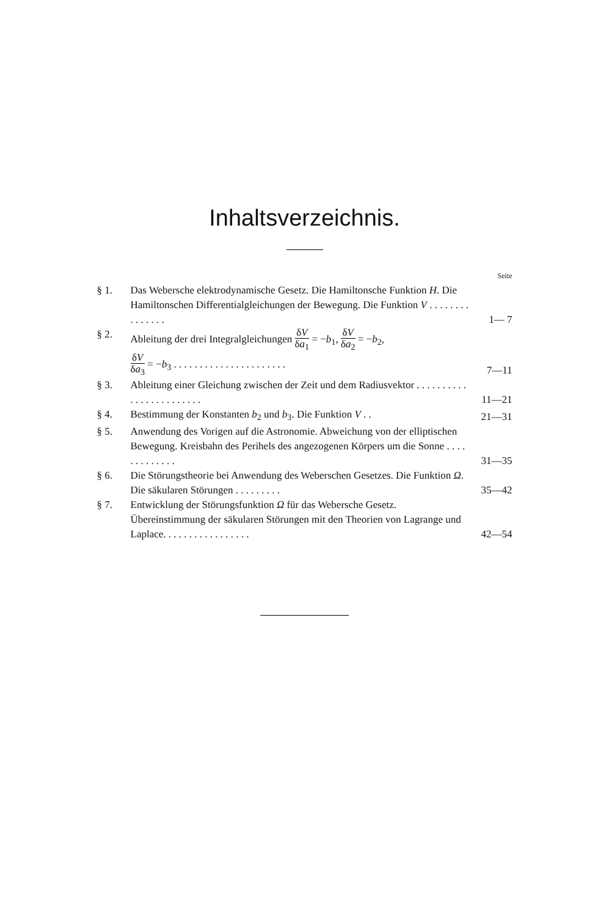Inhaltsverzeichnis.
Seite
§ 1. Das Webersche elektrodynamische Gesetz. Die Hamiltonsche Funktion H. Die Hamiltonschen Differentialgleichungen der Bewegung. Die Funktion V . . . . . . . . . . . . . . .
1— 7
§ 2. Ableitung der drei Integralgleichungen δV δa<sub>1</sub> = −b<sub>1</sub>, δV δa<sub>2</sub> = −b<sub>2</sub>,
δV δa<sub>3</sub> = −b<sub>3</sub> . . . . . . . . . . . . . . . . . . . . . .
7—11
§ 3. Ableitung einer Gleichung zwischen der Zeit und dem Radiusvektor . . . . . . . . . . . . . . . . . . . . . . . .
11—21
§ 4. Bestimmung der Konstanten b<sub>2</sub> und b<sub>3</sub>. Die Funktion V . .
21—31
§ 5. Anwendung des Vorigen auf die Astronomie. Abweichung von der elliptischen Bewegung. Kreisbahn des Perihels des angezogenen Körpers um die Sonne . . . . . . . . . . . . .
31—35
§ 6. Die Störungstheorie bei Anwendung des Weberschen Gesetzes. Die Funktion Ω. Die säkularen Störungen . . . . . . . . .
35—42
§ 7. Entwicklung der Störungsfunktion Ω für das Webersche Gesetz. Übereinstimmung der säkularen Störungen mit den Theorien von Lagrange und Laplace. . . . . . . . . . . . . . . . .
42—54